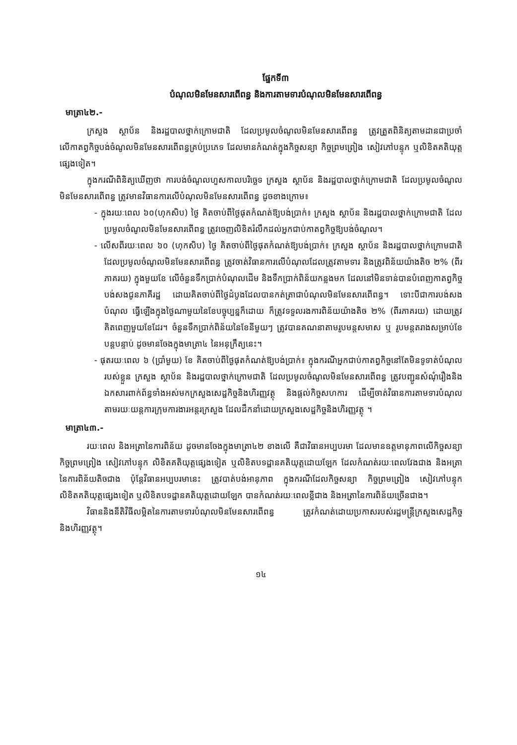ផ្នែកទី៣
បំណុលមិនមែនសារពើពន្ធ និងការតាមទារបំណុលមិនមែនសារពើពន្ធ
មាត្រា៤២.-
ក្រសួង ស្ថាប័ន និងរដ្ឋបាលថ្នាក់ក្រោមជាតិ ដែលប្រមូលចំណូលមិនមែនសារពើពន្ធ ត្រូវត្រួតពិនិត្យតាមដានជាប្រចាំ លើកាតព្វកិច្ចបង់ចំណូលមិនមែនសារពើពន្ធគ្រប់ប្រភេទ ដែលមានកំណត់ក្នុងកិច្ចសន្យា កិច្ចព្រមព្រៀង សៀវភៅបន្ទុក ឬលិខិតគតិយុត្តផ្សេងទៀត។
ក្នុងករណីពិនិត្យឃើញថា ការបង់ចំណូលហួសកាលបរិច្ឆេទ ក្រសួង ស្ថាប័ន និងរដ្ឋបាលថ្នាក់ក្រោមជាតិ ដែលប្រមូលចំណូលមិនមែនសារពើពន្ធ ត្រូវមានវិធានការលើបំណុលមិនមែនសារពើពន្ធ ដូចខាងក្រោម៖
- ក្នុងរយៈពេល ៦០(ហុកសិប) ថ្ងៃ គិតចាប់ពីថ្ងៃផុតកំណត់ឱ្យបង់ប្រាក់៖ ក្រសួង ស្ថាប័ន និងរដ្ឋបាលថ្នាក់ក្រោមជាតិ ដែលប្រមូលចំណូលមិនមែនសារពើពន្ធ ត្រូវចេញលិខិតរំលឹកដល់អ្នកជាប់កាតព្វកិច្ចឱ្យបង់ចំណូល។
- លើសពីរយៈពេល ៦០ (ហុកសិប) ថ្ងៃ គិតចាប់ពីថ្ងៃផុតកំណត់ឱ្យបង់ប្រាក់៖ ក្រសួង ស្ថាប័ន និងរដ្ឋបាលថ្នាក់ក្រោមជាតិ ដែលប្រមូលចំណូលមិនមែនសារពើពន្ធ ត្រូវចាត់វិធានការលើបំណុលដែលត្រូវតាមទារ និងត្រូវពិន័យយ៉ាងតិច ២% (ពីរភាគរយ) ក្នុងមួយខែ លើចំនួនទឹកប្រាក់បំណុលដើម និងទឹកប្រាក់ពិន័យកន្លងមក ដែលនៅមិនទាន់បានបំពេញកាតព្វកិច្ចបង់សងជូនភាគីរដ្ឋ ដោយគិតចាប់ពីថ្ងៃដំបូងដែលបានកត់ត្រាជាបំណុលមិនមែនសារពើពន្ធ។ ទោះបីជាការបង់សងបំណុល ធ្វើឡើងក្នុងថ្ងៃណាមួយនៃខែបច្ចុប្បន្នក៏ដោយ ក៏ត្រូវទទួលរងការពិន័យយ៉ាងតិច ២% (ពីរភាគរយ) ដោយត្រូវគិតពេញមួយខែដែរ។ ចំនួនទឹកប្រាក់ពិន័យនៃខែនីមួយៗ ត្រូវបានគណនាតាមរូបមន្តសមាស ឬ រូបមន្តតរាងសម្រាប់ខែបន្តបន្ទាប់ ដូចមានចែងក្នុងមាត្រា៤ នៃអនុក្រឹត្យនេះ។
- ផុតរយៈពេល ៦ (ប្រាំមួយ) ខែ គិតចាប់ពីថ្ងៃផុតកំណត់ឱ្យបង់ប្រាក់៖ ក្នុងករណីអ្នកជាប់កាតព្វកិច្ចនៅតែមិនទូទាត់បំណុលរបស់ខ្លួន ក្រសួង ស្ថាប័ន និងរដ្ឋបាលថ្នាក់ក្រោមជាតិ ដែលប្រមូលចំណូលមិនមែនសារពើពន្ធ ត្រូវបញ្ជូនសំណុំរឿងនិងឯកសារពាក់ព័ន្ធទាំងអស់មកក្រសួងសេដ្ឋកិច្ចនិងហិរញ្ញវត្ថុ និងផ្តល់កិច្ចសហការ ដើម្បីចាត់វិធានការតាមទារបំណុល តាមរយៈយន្តការក្រុមការងារអន្តរក្រសួង ដែលដឹកនាំដោយក្រសួងសេដ្ឋកិច្ចនិងហិរញ្ញវត្ថុ ។
មាត្រា៤៣.-
រយៈពេល និងអត្រានៃការពិន័យ ដូចមានចែងក្នុងមាត្រា៤២ ខាងលើ គឺជាវិធានអប្បបរមា ដែលមានឧត្តមានុភាពលើកិច្ចសន្យា កិច្ចព្រមព្រៀង សៀវភៅបន្ទុក លិខិតគតិយុត្តផ្សេងទៀត ឬលិខិតបទដ្ឋានគតិយុត្តដោយឡែក ដែលកំណត់រយៈពេលវែងជាង និងអត្រានៃការពិន័យតិចជាង ប៉ុន្តែវិធានអប្បបរមានេះ ត្រូវបាត់បង់អានុភាព ក្នុងករណីដែលកិច្ចសន្យា កិច្ចព្រមព្រៀង សៀវភៅបន្ទុក លិខិតគតិយុត្តផ្សេងទៀត ឬលិខិតបទដ្ឋានគតិយុត្តដោយឡែក បានកំណត់រយៈពេលខ្លីជាង និងអត្រានៃការពិន័យច្រើនជាង។
វិធាននិងនីតិវិធីលម្អិតនៃការតាមទារបំណុលមិនមែនសារពើពន្ធ ត្រូវកំណត់ដោយប្រកាសរបស់រដ្ឋមន្ត្រីក្រសួងសេដ្ឋកិច្ចនិងហិរញ្ញវត្ថុ។
១៤